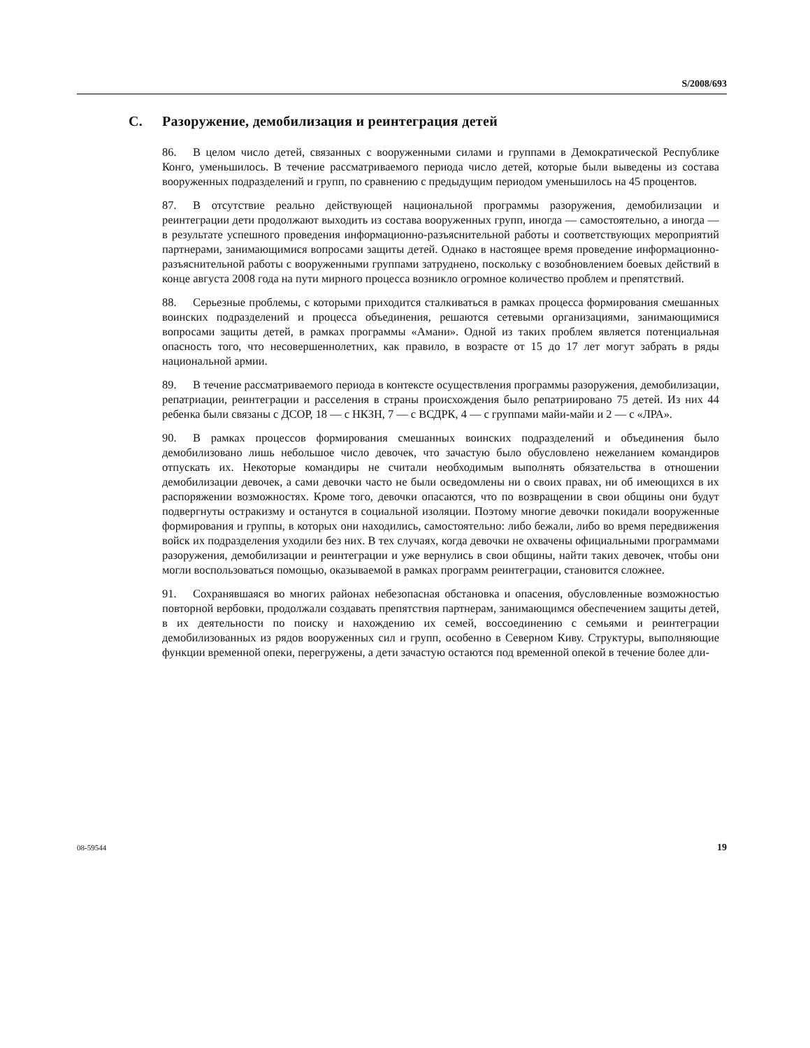S/2008/693
C. Разоружение, демобилизация и реинтеграция детей
86. В целом число детей, связанных с вооруженными силами и группами в Демократической Республике Конго, уменьшилось. В течение рассматриваемого периода число детей, которые были выведены из состава вооруженных подразделений и групп, по сравнению с предыдущим периодом уменьшилось на 45 процентов.
87. В отсутствие реально действующей национальной программы разоружения, демобилизации и реинтеграции дети продолжают выходить из состава вооруженных групп, иногда — самостоятельно, а иногда — в результате успешного проведения информационно-разъяснительной работы и соответствующих мероприятий партнерами, занимающимися вопросами защиты детей. Однако в настоящее время проведение информационно-разъяснительной работы с вооруженными группами затруднено, поскольку с возобновлением боевых действий в конце августа 2008 года на пути мирного процесса возникло огромное количество проблем и препятствий.
88. Серьезные проблемы, с которыми приходится сталкиваться в рамках процесса формирования смешанных воинских подразделений и процесса объединения, решаются сетевыми организациями, занимающимися вопросами защиты детей, в рамках программы «Амани». Одной из таких проблем является потенциальная опасность того, что несовершеннолетних, как правило, в возрасте от 15 до 17 лет могут забрать в ряды национальной армии.
89. В течение рассматриваемого периода в контексте осуществления программы разоружения, демобилизации, репатриации, реинтеграции и расселения в страны происхождения было репатриировано 75 детей. Из них 44 ребенка были связаны с ДСОР, 18 — с НКЗН, 7 — с ВСДРК, 4 — с группами майи-майи и 2 — с «ЛРА».
90. В рамках процессов формирования смешанных воинских подразделений и объединения было демобилизовано лишь небольшое число девочек, что зачастую было обусловлено нежеланием командиров отпускать их. Некоторые командиры не считали необходимым выполнять обязательства в отношении демобилизации девочек, а сами девочки часто не были осведомлены ни о своих правах, ни об имеющихся в их распоряжении возможностях. Кроме того, девочки опасаются, что по возвращении в свои общины они будут подвергнуты остракизму и останутся в социальной изоляции. Поэтому многие девочки покидали вооруженные формирования и группы, в которых они находились, самостоятельно: либо бежали, либо во время передвижения войск их подразделения уходили без них. В тех случаях, когда девочки не охвачены официальными программами разоружения, демобилизации и реинтеграции и уже вернулись в свои общины, найти таких девочек, чтобы они могли воспользоваться помощью, оказываемой в рамках программ реинтеграции, становится сложнее.
91. Сохранявшаяся во многих районах небезопасная обстановка и опасения, обусловленные возможностью повторной вербовки, продолжали создавать препятствия партнерам, занимающимся обеспечением защиты детей, в их деятельности по поиску и нахождению их семей, воссоединению с семьями и реинтеграции демобилизованных из рядов вооруженных сил и групп, особенно в Северном Киву. Структуры, выполняющие функции временной опеки, перегружены, а дети зачастую остаются под временной опекой в течение более дли-
08-59544 19